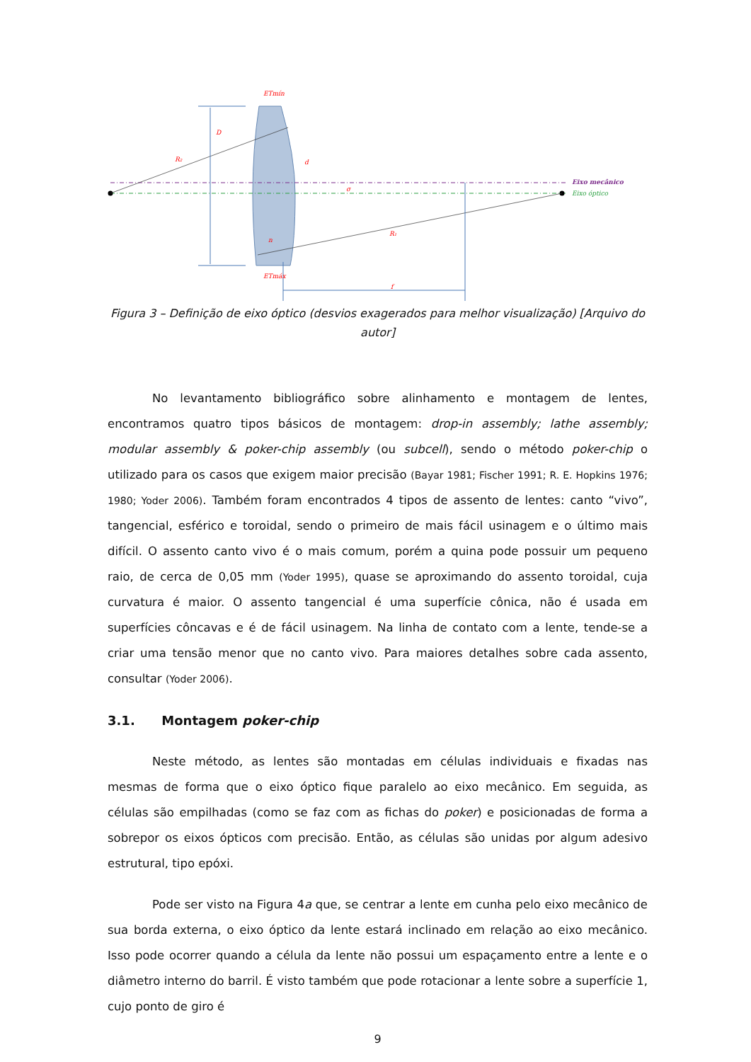D
R₂
d
σ
R₁
n
f
ETmín
ETmáx
Eixo mecânico
Eixo óptico
Figura 3 – Definição de eixo óptico (desvios exagerados para melhor visualização) [Arquivo do autor]
No levantamento bibliográfico sobre alinhamento e montagem de lentes, encontramos quatro tipos básicos de montagem: drop-in assembly; lathe assembly; modular assembly & poker-chip assembly (ou subcell), sendo o método poker-chip o utilizado para os casos que exigem maior precisão (Bayar 1981; Fischer 1991; R. E. Hopkins 1976; 1980; Yoder 2006). Também foram encontrados 4 tipos de assento de lentes: canto “vivo”, tangencial, esférico e toroidal, sendo o primeiro de mais fácil usinagem e o último mais difícil. O assento canto vivo é o mais comum, porém a quina pode possuir um pequeno raio, de cerca de 0,05 mm (Yoder 1995), quase se aproximando do assento toroidal, cuja curvatura é maior. O assento tangencial é uma superfície cônica, não é usada em superfícies côncavas e é de fácil usinagem. Na linha de contato com a lente, tende-se a criar uma tensão menor que no canto vivo. Para maiores detalhes sobre cada assento, consultar (Yoder 2006).
3.1. Montagem poker-chip
Neste método, as lentes são montadas em células individuais e fixadas nas mesmas de forma que o eixo óptico fique paralelo ao eixo mecânico. Em seguida, as células são empilhadas (como se faz com as fichas do poker) e posicionadas de forma a sobrepor os eixos ópticos com precisão. Então, as células são unidas por algum adesivo estrutural, tipo epóxi.
Pode ser visto na Figura 4a que, se centrar a lente em cunha pelo eixo mecânico de sua borda externa, o eixo óptico da lente estará inclinado em relação ao eixo mecânico. Isso pode ocorrer quando a célula da lente não possui um espaçamento entre a lente e o diâmetro interno do barril. É visto também que pode rotacionar a lente sobre a superfície 1, cujo ponto de giro é
9